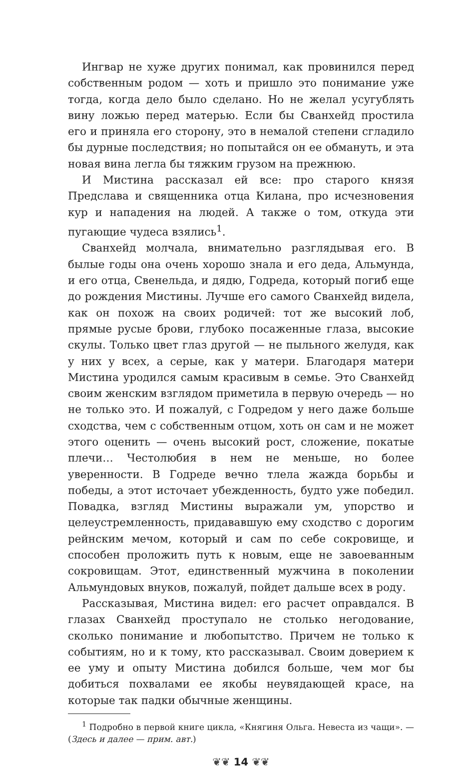Ингвар не хуже других понимал, как провинился перед собственным родом — хоть и пришло это понимание уже тогда, когда дело было сделано. Но не желал усугублять вину ложью перед матерью. Если бы Сванхейд простила его и приняла его сторону, это в немалой степени сгладило бы дурные последствия; но попытайся он ее обмануть, и эта новая вина легла бы тяжким грузом на прежнюю.
И Мистина рассказал ей все: про старого князя Предслава и священника отца Килана, про исчезновения кур и нападения на людей. А также о том, откуда эти пугающие чудеса взялись<sup>1</sup>.
Сванхейд молчала, внимательно разглядывая его. В былые годы она очень хорошо знала и его деда, Альмунда, и его отца, Свенельда, и дядю, Годреда, который погиб еще до рождения Мистины. Лучше его самого Сванхейд видела, как он похож на своих родичей: тот же высокий лоб, прямые русые брови, глубоко посаженные глаза, высокие скулы. Только цвет глаз другой — не пыльного желудя, как у них у всех, а серые, как у матери. Благодаря матери Мистина уродился самым красивым в семье. Это Сванхейд своим женским взглядом приметила в первую очередь — но не только это. И пожалуй, с Годредом у него даже больше сходства, чем с собственным отцом, хоть он сам и не может этого оценить — очень высокий рост, сложение, покатые плечи… Честолюбия в нем не меньше, но более уверенности. В Годреде вечно тлела жажда борьбы и победы, а этот источает убежденность, будто уже победил. Повадка, взгляд Мистины выражали ум, упорство и целеустремленность, придававшую ему сходство с дорогим рейнским мечом, который и сам по себе сокровище, и способен проложить путь к новым, еще не завоеванным сокровищам. Этот, единственный мужчина в поколении Альмундовых внуков, пожалуй, пойдет дальше всех в роду.
Рассказывая, Мистина видел: его расчет оправдался. В глазах Сванхейд проступало не столько негодование, сколько понимание и любопытство. Причем не только к событиям, но и к тому, кто рассказывал. Своим доверием к ее уму и опыту Мистина добился больше, чем мог бы добиться похвалами ее якобы неувядающей красе, на которые так падки обычные женщины.
<sup>1</sup> Подробно в первой книге цикла, «Княгиня Ольга. Невеста из чащи». — (Здесь и далее — прим. авт.)
❦❦ 14 ❦❦